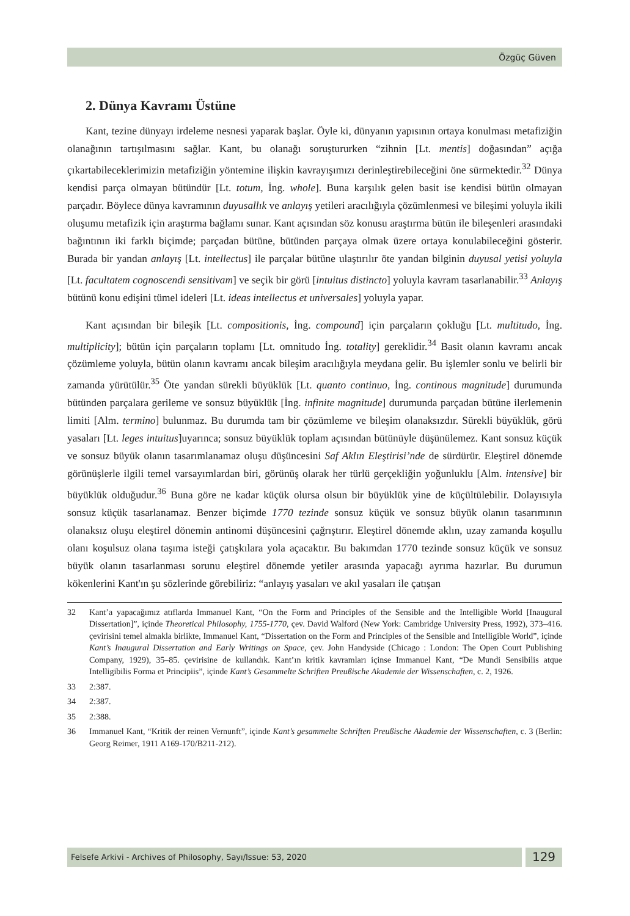Özgüç Güven
2. Dünya Kavramı Üstüne
Kant, tezine dünyayı irdeleme nesnesi yaparak başlar. Öyle ki, dünyanın yapısının ortaya konulması metafiziğin olanağının tartışılmasını sağlar. Kant, bu olanağı soruştururken “zihnin [Lt. mentis] doğasından” açığa çıkartabileceklerimizin metafiziğin yöntemine ilişkin kavrayışımızı derinleştirebileceğini öne sürmektedir.<sup>32</sup> Dünya kendisi parça olmayan bütündür [Lt. totum, İng. whole]. Buna karşılık gelen basit ise kendisi bütün olmayan parçadır. Böylece dünya kavramının duyusallık ve anlayış yetileri aracılığıyla çözümlenmesi ve bileşimi yoluyla ikili oluşumu metafizik için araştırma bağlamı sunar. Kant açısından söz konusu araştırma bütün ile bileşenleri arasındaki bağıntının iki farklı biçimde; parçadan bütüne, bütünden parçaya olmak üzere ortaya konulabileceğini gösterir. Burada bir yandan anlayış [Lt. intellectus] ile parçalar bütüne ulaştırılır öte yandan bilginin duyusal yetisi yoluyla [Lt. facultatem cognoscendi sensitivam] ve seçik bir görü [intuitus distincto] yoluyla kavram tasarlanabilir.<sup>33</sup> Anlayış bütünü konu edişini tümel ideleri [Lt. ideas intellectus et universales] yoluyla yapar.
Kant açısından bir bileşik [Lt. compositionis, İng. compound] için parçaların çokluğu [Lt. multitudo, İng. multiplicity]; bütün için parçaların toplamı [Lt. omnitudo İng. totality] gereklidir.<sup>34</sup> Basit olanın kavramı ancak çözümleme yoluyla, bütün olanın kavramı ancak bileşim aracılığıyla meydana gelir. Bu işlemler sonlu ve belirli bir zamanda yürütülür.<sup>35</sup> Öte yandan sürekli büyüklük [Lt. quanto continuo, İng. continous magnitude] durumunda bütünden parçalara gerileme ve sonsuz büyüklük [İng. infinite magnitude] durumunda parçadan bütüne ilerlemenin limiti [Alm. termino] bulunmaz. Bu durumda tam bir çözümleme ve bileşim olanaksızdır. Sürekli büyüklük, görü yasaları [Lt. leges intuitus]uyarınca; sonsuz büyüklük toplam açısından bütünüyle düşünülemez. Kant sonsuz küçük ve sonsuz büyük olanın tasarımlanamaz oluşu düşüncesini Saf Aklın Eleştirisi’nde de sürdürür. Eleştirel dönemde görünüşlerle ilgili temel varsayımlardan biri, görünüş olarak her türlü gerçekliğin yoğunluklu [Alm. intensive] bir büyüklük olduğudur.<sup>36</sup> Buna göre ne kadar küçük olursa olsun bir büyüklük yine de küçültülebilir. Dolayısıyla sonsuz küçük tasarlanamaz. Benzer biçimde 1770 tezinde sonsuz küçük ve sonsuz büyük olanın tasarımının olanaksız oluşu eleştirel dönemin antinomi düşüncesini çağrıştırır. Eleştirel dönemde aklın, uzay zamanda koşullu olanı koşulsuz olana taşıma isteği çatışkılara yola açacaktır. Bu bakımdan 1770 tezinde sonsuz küçük ve sonsuz büyük olanın tasarlanması sorunu eleştirel dönemde yetiler arasında yapacağı ayrıma hazırlar. Bu durumun kökenlerini Kant'ın şu sözlerinde görebiliriz: “anlayış yasaları ve akıl yasaları ile çatışan
32 Kant’a yapacağımız atıflarda Immanuel Kant, “On the Form and Principles of the Sensible and the Intelligible World [Inaugural Dissertation]”, içinde Theoretical Philosophy, 1755-1770, çev. David Walford (New York: Cambridge University Press, 1992), 373–416. çevirisini temel almakla birlikte, Immanuel Kant, “Dissertation on the Form and Principles of the Sensible and Intelligible World”, içinde Kant’s Inaugural Dissertation and Early Writings on Space, çev. John Handyside (Chicago : London: The Open Court Publishing Company, 1929), 35–85. çevirisine de kullandık. Kant’ın kritik kavramları içinse Immanuel Kant, “De Mundi Sensibilis atque Intelligibilis Forma et Principiis”, içinde Kant’s Gesammelte Schriften Preußische Akademie der Wissenschaften, c. 2, 1926.
33 2:387.
34 2:387.
35 2:388.
36 Immanuel Kant, “Kritik der reinen Vernunft”, içinde Kant’s gesammelte Schriften Preußische Akademie der Wissenschaften, c. 3 (Berlin: Georg Reimer, 1911 A169-170/B211-212).
Felsefe Arkivi - Archives of Philosophy, Sayı/Issue: 53, 2020
129